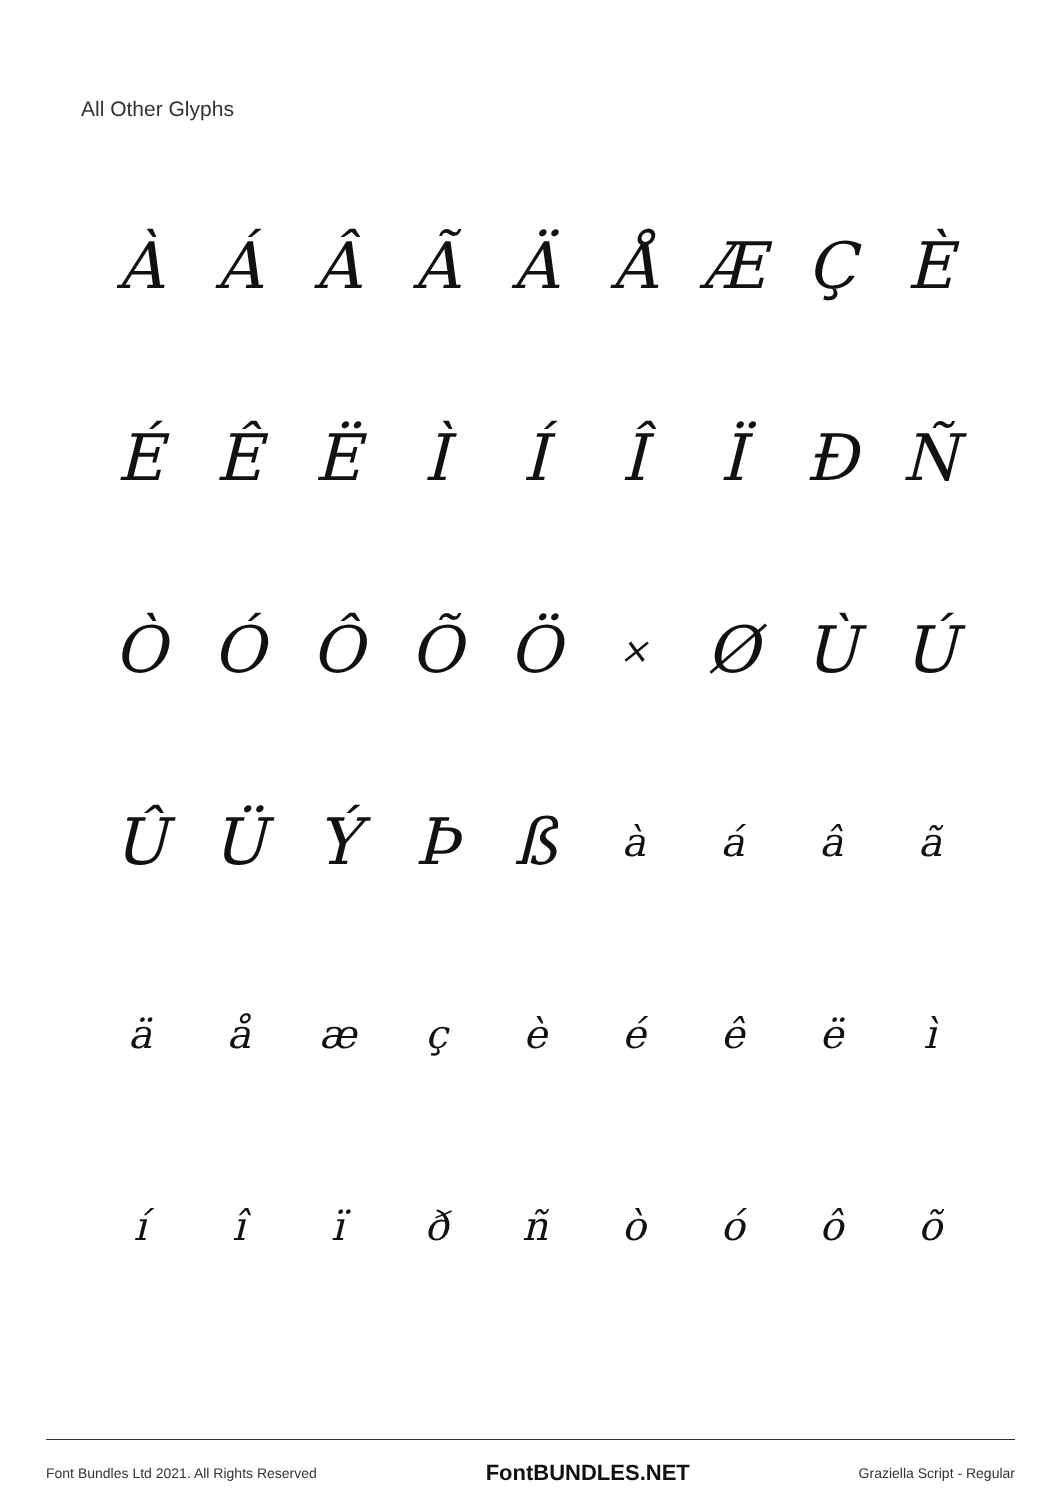All Other Glyphs
À Á Â Ã Ä Å Æ Ç È
É Ê Ë Ì Í Î Ï Ð Ñ
Ò Ó Ô Õ Ö × Ø Ù Ú
Û Ü Ý Þ ß à á â ã
ä å æ ç è é ê ë ì
í î ï ð ñ ò ó ô õ
Font Bundles Ltd 2021. All Rights Reserved FontBUNDLES.NET Graziella Script - Regular